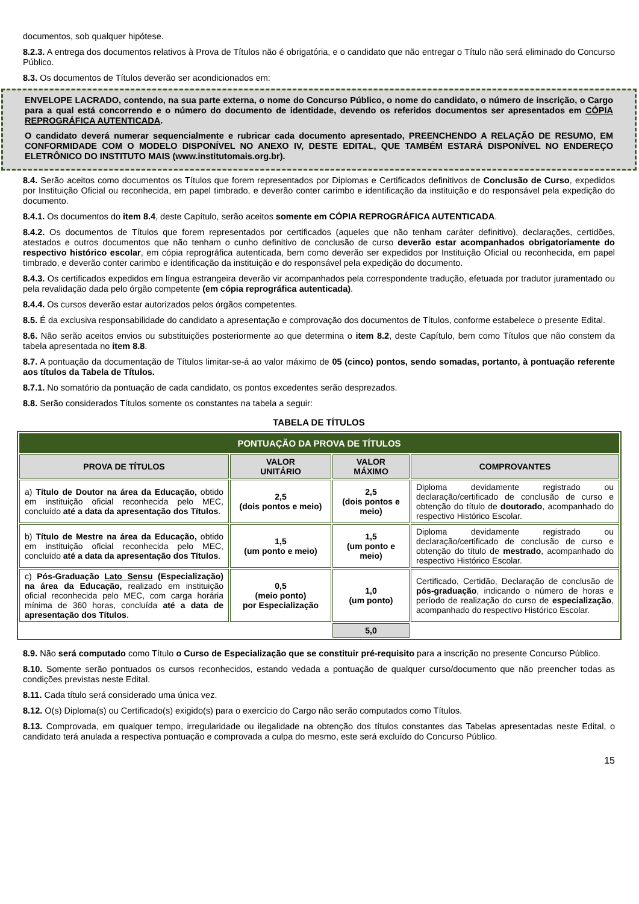documentos, sob qualquer hipótese.
8.2.3. A entrega dos documentos relativos à Prova de Títulos não é obrigatória, e o candidato que não entregar o Título não será eliminado do Concurso Público.
8.3. Os documentos de Títulos deverão ser acondicionados em:
ENVELOPE LACRADO, contendo, na sua parte externa, o nome do Concurso Público, o nome do candidato, o número de inscrição, o Cargo para a qual está concorrendo e o número do documento de identidade, devendo os referidos documentos ser apresentados em CÓPIA REPROGRÁFICA AUTENTICADA.
O candidato deverá numerar sequencialmente e rubricar cada documento apresentado, PREENCHENDO A RELAÇÃO DE RESUMO, EM CONFORMIDADE COM O MODELO DISPONÍVEL NO ANEXO IV, DESTE EDITAL, QUE TAMBÉM ESTARÁ DISPONÍVEL NO ENDEREÇO ELETRÔNICO DO INSTITUTO MAIS (www.institutomais.org.br).
8.4. Serão aceitos como documentos os Títulos que forem representados por Diplomas e Certificados definitivos de Conclusão de Curso, expedidos por Instituição Oficial ou reconhecida, em papel timbrado, e deverão conter carimbo e identificação da instituição e do responsável pela expedição do documento.
8.4.1. Os documentos do item 8.4, deste Capítulo, serão aceitos somente em CÓPIA REPROGRÁFICA AUTENTICADA.
8.4.2. Os documentos de Títulos que forem representados por certificados (aqueles que não tenham caráter definitivo), declarações, certidões, atestados e outros documentos que não tenham o cunho definitivo de conclusão de curso deverão estar acompanhados obrigatoriamente do respectivo histórico escolar, em cópia reprográfica autenticada, bem como deverão ser expedidos por Instituição Oficial ou reconhecida, em papel timbrado, e deverão conter carimbo e identificação da instituição e do responsável pela expedição do documento.
8.4.3. Os certificados expedidos em língua estrangeira deverão vir acompanhados pela correspondente tradução, efetuada por tradutor juramentado ou pela revalidação dada pelo órgão competente (em cópia reprográfica autenticada).
8.4.4. Os cursos deverão estar autorizados pelos órgãos competentes.
8.5. É da exclusiva responsabilidade do candidato a apresentação e comprovação dos documentos de Títulos, conforme estabelece o presente Edital.
8.6. Não serão aceitos envios ou substituições posteriormente ao que determina o item 8.2, deste Capítulo, bem como Títulos que não constem da tabela apresentada no item 8.8.
8.7. A pontuação da documentação de Títulos limitar-se-á ao valor máximo de 05 (cinco) pontos, sendo somadas, portanto, à pontuação referente aos títulos da Tabela de Títulos.
8.7.1. No somatório da pontuação de cada candidato, os pontos excedentes serão desprezados.
8.8. Serão considerados Títulos somente os constantes na tabela a seguir:
TABELA DE TÍTULOS
| PONTUAÇÃO DA PROVA DE TÍTULOS | | | |
| --- | --- | --- | --- |
| PROVA DE TÍTULOS | VALOR UNITÁRIO | VALOR MÁXIMO | COMPROVANTES |
| a) Título de Doutor na área da Educação, obtido em instituição oficial reconhecida pelo MEC, concluído até a data da apresentação dos Títulos . | 2,5 (dois pontos e meio) | 2,5 (dois pontos e meio) | Diploma devidamente registrado ou declaração/certificado de conclusão de curso e obtenção do título de doutorado , acompanhado do respectivo Histórico Escolar. |
| b) Título de Mestre na área da Educação, obtido em instituição oficial reconhecida pelo MEC, concluído até a data da apresentação dos Títulos . | 1,5 (um ponto e meio) | 1,5 (um ponto e meio) | Diploma devidamente registrado ou declaração/certificado de conclusão de curso e obtenção do título de mestrado , acompanhado do respectivo Histórico Escolar. |
| c) Pós-Graduação Lato Sensu (Especialização) na área da Educação, realizado em instituição oficial reconhecida pelo MEC, com carga horária mínima de 360 horas, concluída até a data de apresentação dos Títulos . | 0,5 (meio ponto) por Especialização | 1,0 (um ponto) | Certificado, Certidão, Declaração de conclusão de pós-graduação , indicando o número de horas e período de realização do curso de especialização , acompanhado do respectivo Histórico Escolar. |
| | | 5,0 | |
8.9. Não será computado como Título o Curso de Especialização que se constituir pré-requisito para a inscrição no presente Concurso Público.
8.10. Somente serão pontuados os cursos reconhecidos, estando vedada a pontuação de qualquer curso/documento que não preencher todas as condições previstas neste Edital.
8.11. Cada título será considerado uma única vez.
8.12. O(s) Diploma(s) ou Certificado(s) exigido(s) para o exercício do Cargo não serão computados como Títulos.
8.13. Comprovada, em qualquer tempo, irregularidade ou ilegalidade na obtenção dos títulos constantes das Tabelas apresentadas neste Edital, o candidato terá anulada a respectiva pontuação e comprovada a culpa do mesmo, este será excluído do Concurso Público.
15